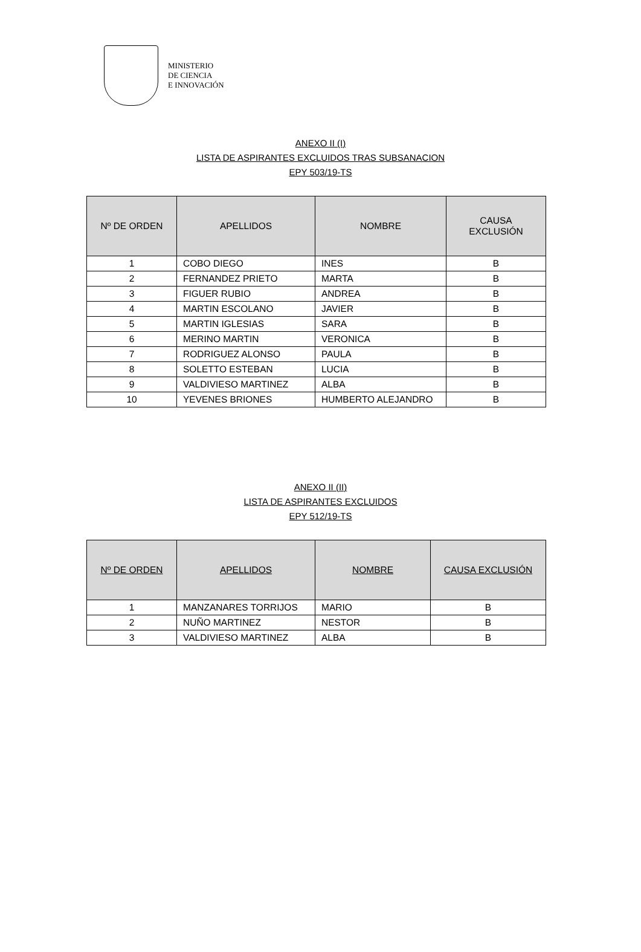MINISTERIO
DE CIENCIA
E INNOVACIÓN
ANEXO II (I)
LISTA DE ASPIRANTES EXCLUIDOS TRAS SUBSANACION
EPY 503/19-TS
| Nº DE ORDEN | APELLIDOS | NOMBRE | CAUSA EXCLUSIÓN |
| --- | --- | --- | --- |
| 1 | COBO DIEGO | INES | B |
| 2 | FERNANDEZ PRIETO | MARTA | B |
| 3 | FIGUER RUBIO | ANDREA | B |
| 4 | MARTIN ESCOLANO | JAVIER | B |
| 5 | MARTIN IGLESIAS | SARA | B |
| 6 | MERINO MARTIN | VERONICA | B |
| 7 | RODRIGUEZ ALONSO | PAULA | B |
| 8 | SOLETTO ESTEBAN | LUCIA | B |
| 9 | VALDIVIESO MARTINEZ | ALBA | B |
| 10 | YEVENES BRIONES | HUMBERTO ALEJANDRO | B |
ANEXO II (II)
LISTA DE ASPIRANTES EXCLUIDOS
EPY 512/19-TS
| Nº DE ORDEN | APELLIDOS | NOMBRE | CAUSA EXCLUSIÓN |
| --- | --- | --- | --- |
| 1 | MANZANARES TORRIJOS | MARIO | B |
| 2 | NUÑO MARTINEZ | NESTOR | B |
| 3 | VALDIVIESO MARTINEZ | ALBA | B |